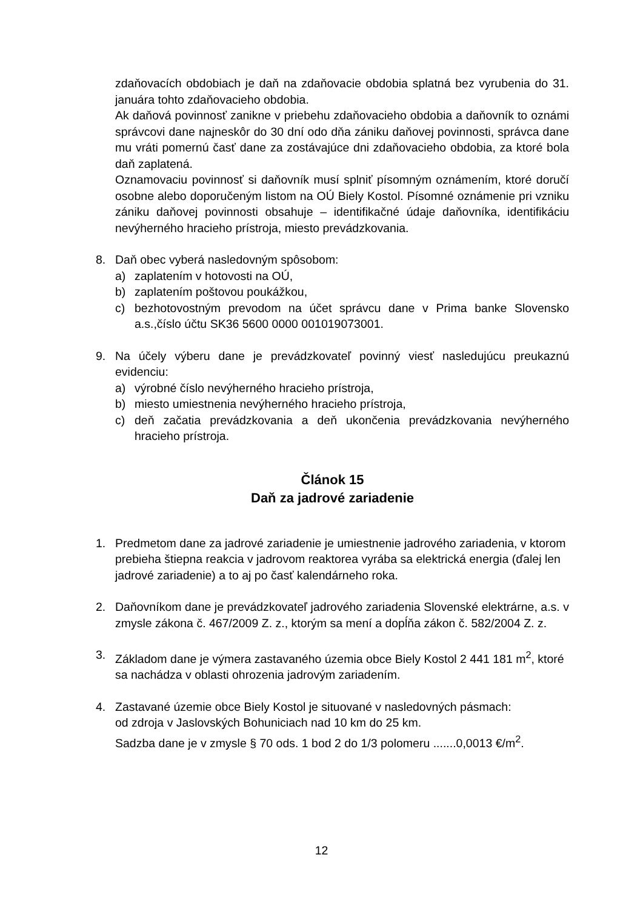zdaňovacích obdobiach je daň na zdaňovacie obdobia splatná bez vyrubenia do 31. januára tohto zdaňovacieho obdobia.
Ak daňová povinnosť zanikne v priebehu zdaňovacieho obdobia a daňovník to oznámi správcovi dane najneskôr do 30 dní odo dňa zániku daňovej povinnosti, správca dane mu vráti pomernú časť dane za zostávajúce dni zdaňovacieho obdobia, za ktoré bola daň zaplatená.
Oznamovaciu povinnosť si daňovník musí splniť písomným oznámením, ktoré doručí osobne alebo doporučeným listom na OÚ Biely Kostol. Písomné oznámenie pri vzniku zániku daňovej povinnosti obsahuje – identifikačné údaje daňovníka, identifikáciu nevýherného hracieho prístroja, miesto prevádzkovania.
8. Daň obec vyberá nasledovným spôsobom:
a) zaplatením v hotovosti na OÚ,
b) zaplatením poštovou poukážkou,
c) bezhotovostným prevodom na účet správcu dane v Prima banke Slovensko a.s.,číslo účtu SK36 5600 0000 001019073001.
9. Na účely výberu dane je prevádzkovateľ povinný viesť nasledujúcu preukaznú evidenciu:
a) výrobné číslo nevýherného hracieho prístroja,
b) miesto umiestnenia nevýherného hracieho prístroja,
c) deň začatia prevádzkovania a deň ukončenia prevádzkovania nevýherného hracieho prístroja.
Článok 15
Daň za jadrové zariadenie
1. Predmetom dane za jadrové zariadenie je umiestnenie jadrového zariadenia, v ktorom prebieha štiepna reakcia v jadrovom reaktorea vyrába sa elektrická energia (ďalej len jadrové zariadenie) a to aj po časť kalendárneho roka.
2. Daňovníkom dane je prevádzkovateľ jadrového zariadenia Slovenské elektrárne, a.s. v zmysle zákona č. 467/2009 Z. z., ktorým sa mení a dopĺňa zákon č. 582/2004 Z. z.
3. Základom dane je výmera zastavaného územia obce Biely Kostol 2 441 181 m<sup>2</sup>, ktoré sa nachádza v oblasti ohrozenia jadrovým zariadením.
4. Zastavané územie obce Biely Kostol je situované v nasledovných pásmach:
od zdroja v Jaslovských Bohuniciach nad 10 km do 25 km.
Sadzba dane je v zmysle § 70 ods. 1 bod 2 do 1/3 polomeru .......0,0013 €/m<sup>2</sup>.
12